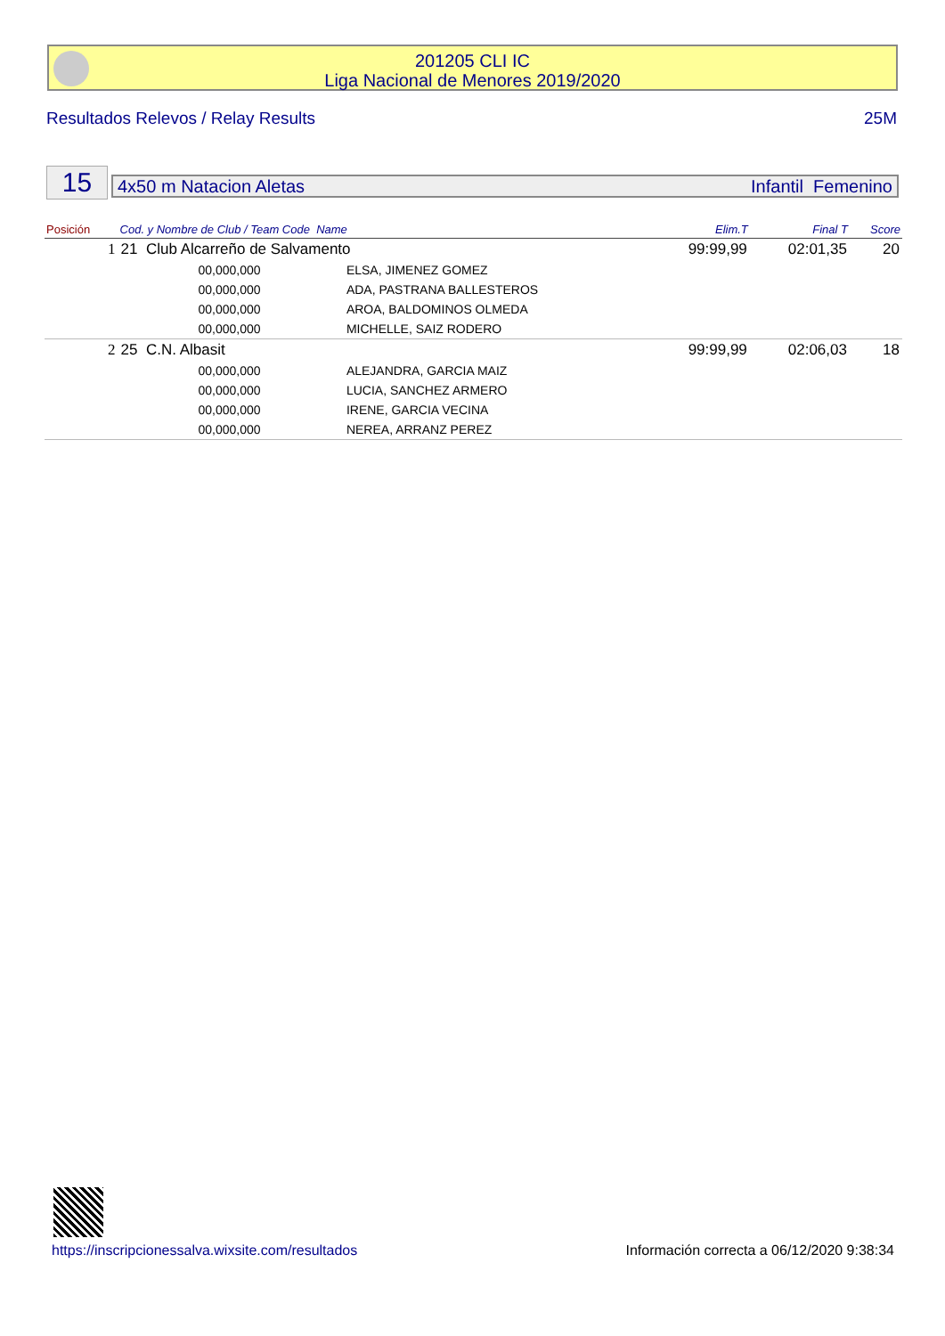201205 CLI IC
Liga Nacional de Menores 2019/2020
Resultados Relevos / Relay Results 25M
15 4x50 m Natacion Aletas Infantil Femenino
| Posición | Cod. y Nombre de Club / Team Code Name | | Elim.T | Final T | Score |
| --- | --- | --- | --- | --- | --- |
| 1 | 21 Club Alcarreño de Salvamento | | 99:99,99 | 02:01,35 | 20 |
| | 00,000,000 | ELSA, JIMENEZ GOMEZ | | | |
| | 00,000,000 | ADA, PASTRANA BALLESTEROS | | | |
| | 00,000,000 | AROA, BALDOMINOS OLMEDA | | | |
| | 00,000,000 | MICHELLE, SAIZ RODERO | | | |
| 2 | 25 C.N. Albasit | | 99:99,99 | 02:06,03 | 18 |
| | 00,000,000 | ALEJANDRA, GARCIA MAIZ | | | |
| | 00,000,000 | LUCIA, SANCHEZ ARMERO | | | |
| | 00,000,000 | IRENE, GARCIA VECINA | | | |
| | 00,000,000 | NEREA, ARRANZ PEREZ | | | |
https://inscripcionessalva.wixsite.com/resultados Información correcta a 06/12/2020 9:38:34